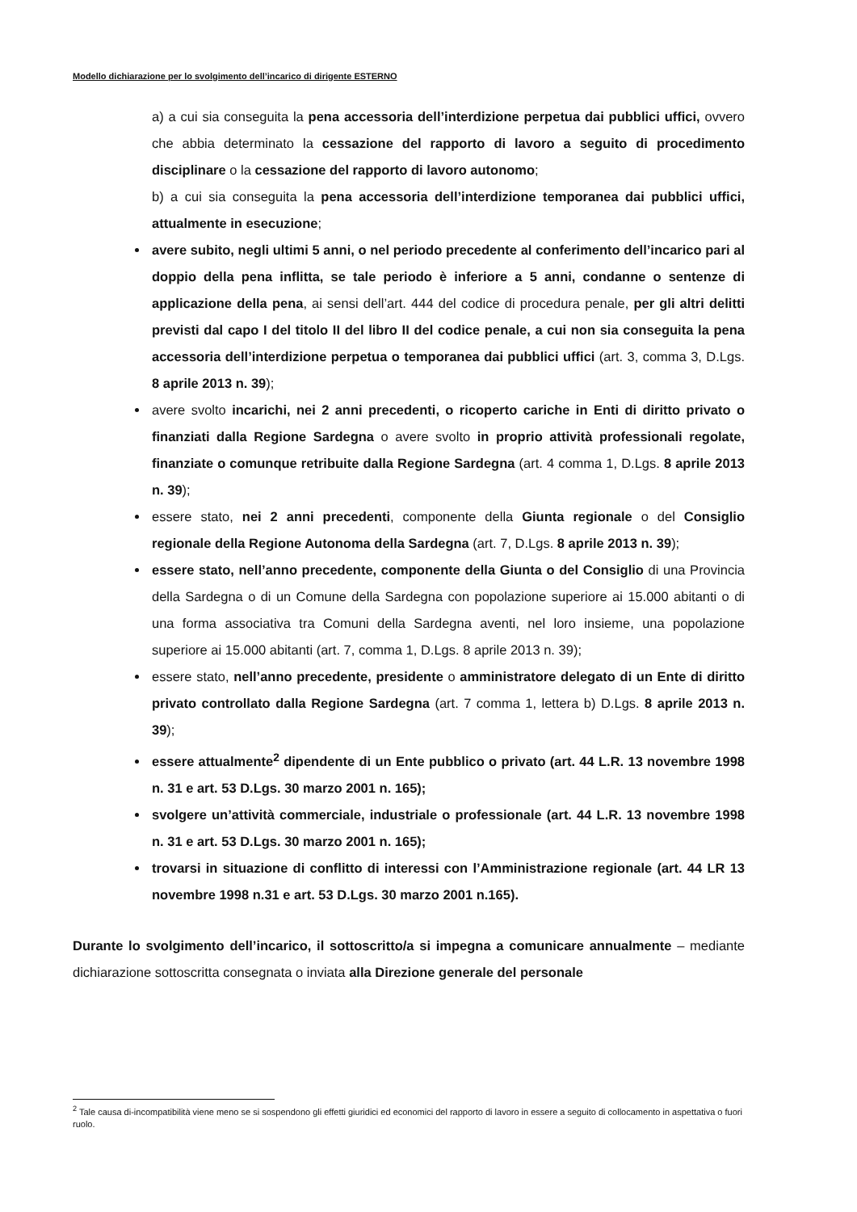Modello dichiarazione per lo svolgimento dell’incarico di dirigente ESTERNO
a) a cui sia conseguita la pena accessoria dell’interdizione perpetua dai pubblici uffici, ovvero che abbia determinato la cessazione del rapporto di lavoro a seguito di procedimento disciplinare o la cessazione del rapporto di lavoro autonomo;
b) a cui sia conseguita la pena accessoria dell’interdizione temporanea dai pubblici uffici, attualmente in esecuzione;
avere subito, negli ultimi 5 anni, o nel periodo precedente al conferimento dell’incarico pari al doppio della pena inflitta, se tale periodo è inferiore a 5 anni, condanne o sentenze di applicazione della pena, ai sensi dell’art. 444 del codice di procedura penale, per gli altri delitti previsti dal capo I del titolo II del libro II del codice penale, a cui non sia conseguita la pena accessoria dell’interdizione perpetua o temporanea dai pubblici uffici (art. 3, comma 3, D.Lgs. 8 aprile 2013 n. 39);
avere svolto incarichi, nei 2 anni precedenti, o ricoperto cariche in Enti di diritto privato o finanziati dalla Regione Sardegna o avere svolto in proprio attività professionali regolate, finanziate o comunque retribuite dalla Regione Sardegna (art. 4 comma 1, D.Lgs. 8 aprile 2013 n. 39);
essere stato, nei 2 anni precedenti, componente della Giunta regionale o del Consiglio regionale della Regione Autonoma della Sardegna (art. 7, D.Lgs. 8 aprile 2013 n. 39);
essere stato, nell’anno precedente, componente della Giunta o del Consiglio di una Provincia della Sardegna o di un Comune della Sardegna con popolazione superiore ai 15.000 abitanti o di una forma associativa tra Comuni della Sardegna aventi, nel loro insieme, una popolazione superiore ai 15.000 abitanti (art. 7, comma 1, D.Lgs. 8 aprile 2013 n. 39);
essere stato, nell’anno precedente, presidente o amministratore delegato di un Ente di diritto privato controllato dalla Regione Sardegna (art. 7 comma 1, lettera b) D.Lgs. 8 aprile 2013 n. 39);
essere attualmente<sup>2</sup> dipendente di un Ente pubblico o privato (art. 44 L.R. 13 novembre 1998 n. 31 e art. 53 D.Lgs. 30 marzo 2001 n. 165);
svolgere un’attività commerciale, industriale o professionale (art. 44 L.R. 13 novembre 1998 n. 31 e art. 53 D.Lgs. 30 marzo 2001 n. 165);
trovarsi in situazione di conflitto di interessi con l’Amministrazione regionale (art. 44 LR 13 novembre 1998 n.31 e art. 53 D.Lgs. 30 marzo 2001 n.165).
Durante lo svolgimento dell’incarico, il sottoscritto/a si impegna a comunicare annualmente – mediante dichiarazione sottoscritta consegnata o inviata alla Direzione generale del personale
<sup>2</sup> Tale causa di-incompatibilità viene meno se si sospendono gli effetti giuridici ed economici del rapporto di lavoro in essere a seguito di collocamento in aspettativa o fuori ruolo.